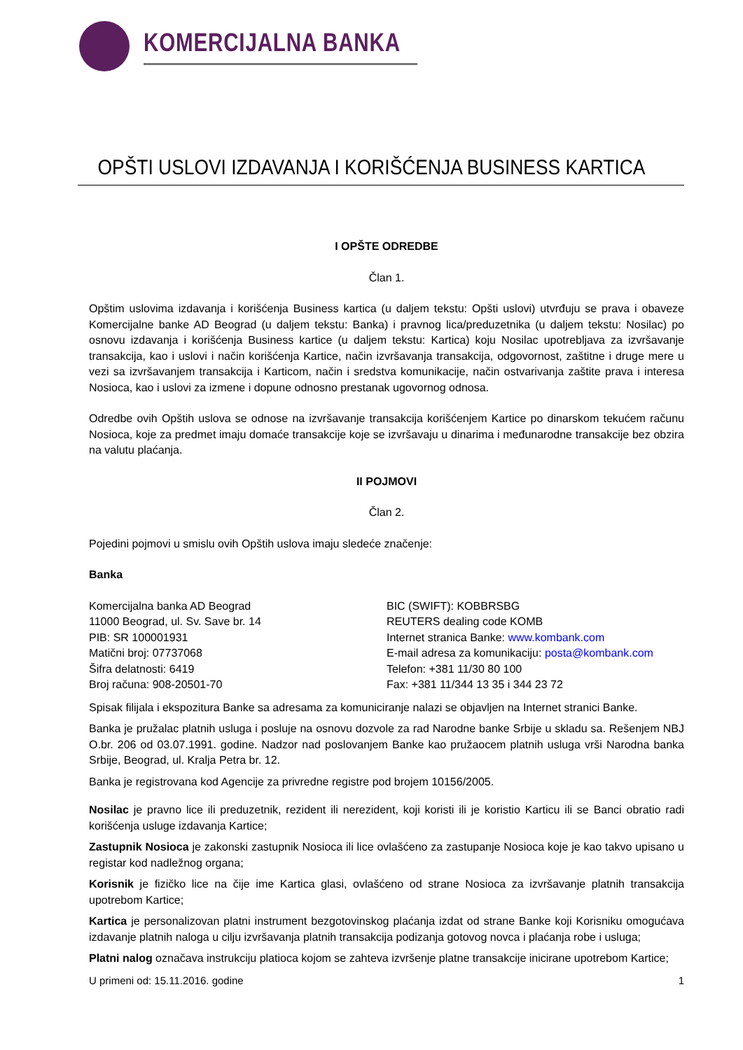KOMERCIJALNA BANKA
OPŠTI USLOVI IZDAVANJA I KORIŠĆENJA BUSINESS KARTICA
I OPŠTE ODREDBE
Član 1.
Opštim uslovima izdavanja i korišćenja Business kartica (u daljem tekstu: Opšti uslovi) utvrđuju se prava i obaveze Komercijalne banke AD Beograd (u daljem tekstu: Banka) i pravnog lica/preduzetnika (u daljem tekstu: Nosilac) po osnovu izdavanja i korišćenja Business kartice (u daljem tekstu: Kartica) koju Nosilac upotrebljava za izvršavanje transakcija, kao i uslovi i način korišćenja Kartice, način izvršavanja transakcija, odgovornost, zaštitne i druge mere u vezi sa izvršavanjem transakcija i Karticom, način i sredstva komunikacije, način ostvarivanja zaštite prava i interesa Nosioca, kao i uslovi za izmene i dopune odnosno prestanak ugovornog odnosa.
Odredbe ovih Opštih uslova se odnose na izvršavanje transakcija korišćenjem Kartice po dinarskom tekućem računu Nosioca, koje za predmet imaju domaće transakcije koje se izvršavaju u dinarima i međunarodne transakcije bez obzira na valutu plaćanja.
II POJMOVI
Član 2.
Pojedini pojmovi u smislu ovih Opštih uslova imaju sledeće značenje:
Banka
Komercijalna banka AD Beograd
11000 Beograd, ul. Sv. Save br. 14
PIB: SR 100001931
Matični broj: 07737068
Šifra delatnosti: 6419
Broj računa: 908-20501-70
BIC (SWIFT): KOBBRSBG
REUTERS dealing code KOMB
Internet stranica Banke: www.kombank.com
E-mail adresa za komunikaciju: posta@kombank.com
Telefon: +381 11/30 80 100
Fax: +381 11/344 13 35 i 344 23 72
Spisak filijala i ekspozitura Banke sa adresama za komuniciranje nalazi se objavljen na Internet stranici Banke.
Banka je pružalac platnih usluga i posluje na osnovu dozvole za rad Narodne banke Srbije u skladu sa. Rešenjem NBJ O.br. 206 od 03.07.1991. godine. Nadzor nad poslovanjem Banke kao pružaocem platnih usluga vrši Narodna banka Srbije, Beograd, ul. Kralja Petra br. 12.
Banka je registrovana kod Agencije za privredne registre pod brojem 10156/2005.
Nosilac je pravno lice ili preduzetnik, rezident ili nerezident, koji koristi ili je koristio Karticu ili se Banci obratio radi korišćenja usluge izdavanja Kartice;
Zastupnik Nosioca je zakonski zastupnik Nosioca ili lice ovlašćeno za zastupanje Nosioca koje je kao takvo upisano u registar kod nadležnog organa;
Korisnik je fizičko lice na čije ime Kartica glasi, ovlašćeno od strane Nosioca za izvršavanje platnih transakcija upotrebom Kartice;
Kartica je personalizovan platni instrument bezgotovinskog plaćanja izdat od strane Banke koji Korisniku omogućava izdavanje platnih naloga u cilju izvršavanja platnih transakcija podizanja gotovog novca i plaćanja robe i usluga;
Platni nalog označava instrukciju platioca kojom se zahteva izvršenje platne transakcije inicirane upotrebom Kartice;
U primeni od: 15.11.2016. godine 1